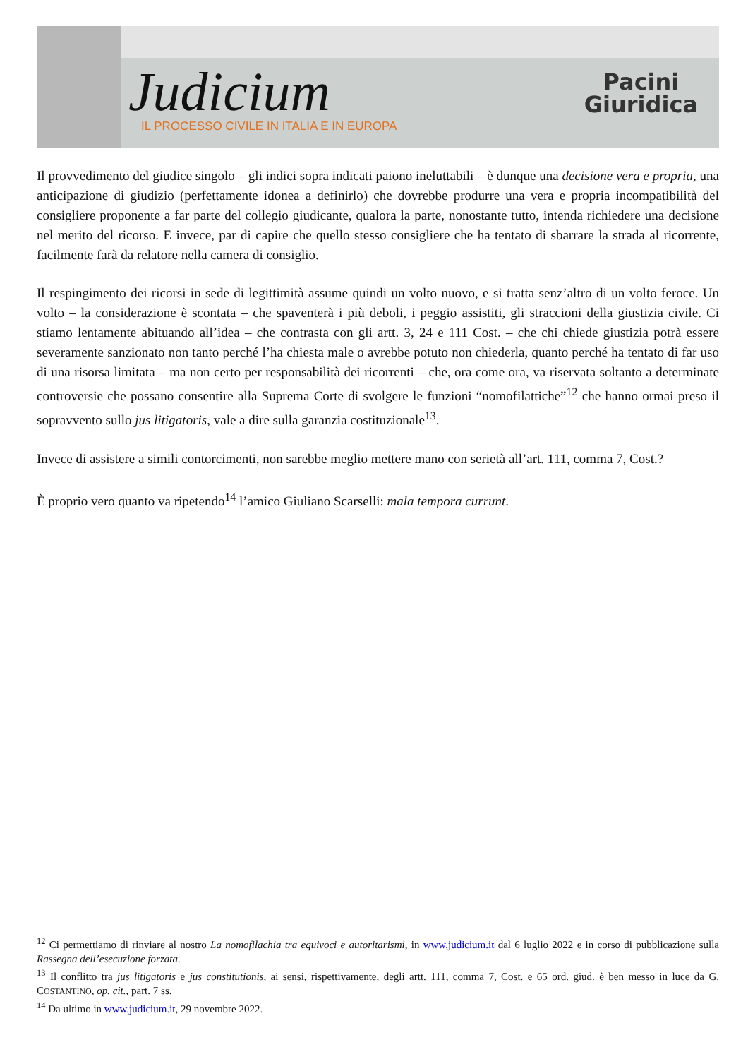Judicium
IL PROCESSO CIVILE IN ITALIA E IN EUROPA
Pacini
Giuridica
Il provvedimento del giudice singolo – gli indici sopra indicati paiono ineluttabili – è dunque una decisione vera e propria, una anticipazione di giudizio (perfettamente idonea a definirlo) che dovrebbe produrre una vera e propria incompatibilità del consigliere proponente a far parte del collegio giudicante, qualora la parte, nonostante tutto, intenda richiedere una decisione nel merito del ricorso. E invece, par di capire che quello stesso consigliere che ha tentato di sbarrare la strada al ricorrente, facilmente farà da relatore nella camera di consiglio.
Il respingimento dei ricorsi in sede di legittimità assume quindi un volto nuovo, e si tratta senz’altro di un volto feroce. Un volto – la considerazione è scontata – che spaventerà i più deboli, i peggio assistiti, gli straccioni della giustizia civile. Ci stiamo lentamente abituando all’idea – che contrasta con gli artt. 3, 24 e 111 Cost. – che chi chiede giustizia potrà essere severamente sanzionato non tanto perché l’ha chiesta male o avrebbe potuto non chiederla, quanto perché ha tentato di far uso di una risorsa limitata – ma non certo per responsabilità dei ricorrenti – che, ora come ora, va riservata soltanto a determinate controversie che possano consentire alla Suprema Corte di svolgere le funzioni “nomofilattiche”<sup>12</sup> che hanno ormai preso il sopravvento sullo jus litigatoris, vale a dire sulla garanzia costituzionale<sup>13</sup>.
Invece di assistere a simili contorcimenti, non sarebbe meglio mettere mano con serietà all’art. 111, comma 7, Cost.?
È proprio vero quanto va ripetendo<sup>14</sup> l’amico Giuliano Scarselli: mala tempora currunt.
<sup>12</sup> Ci permettiamo di rinviare al nostro La nomofilachia tra equivoci e autoritarismi, in www.judicium.it dal 6 luglio 2022 e in corso di pubblicazione sulla Rassegna dell’esecuzione forzata.
<sup>13</sup> Il conflitto tra jus litigatoris e jus constitutionis, ai sensi, rispettivamente, degli artt. 111, comma 7, Cost. e 65 ord. giud. è ben messo in luce da G. COSTANTINO, op. cit., part. 7 ss.
<sup>14</sup> Da ultimo in www.judicium.it, 29 novembre 2022.